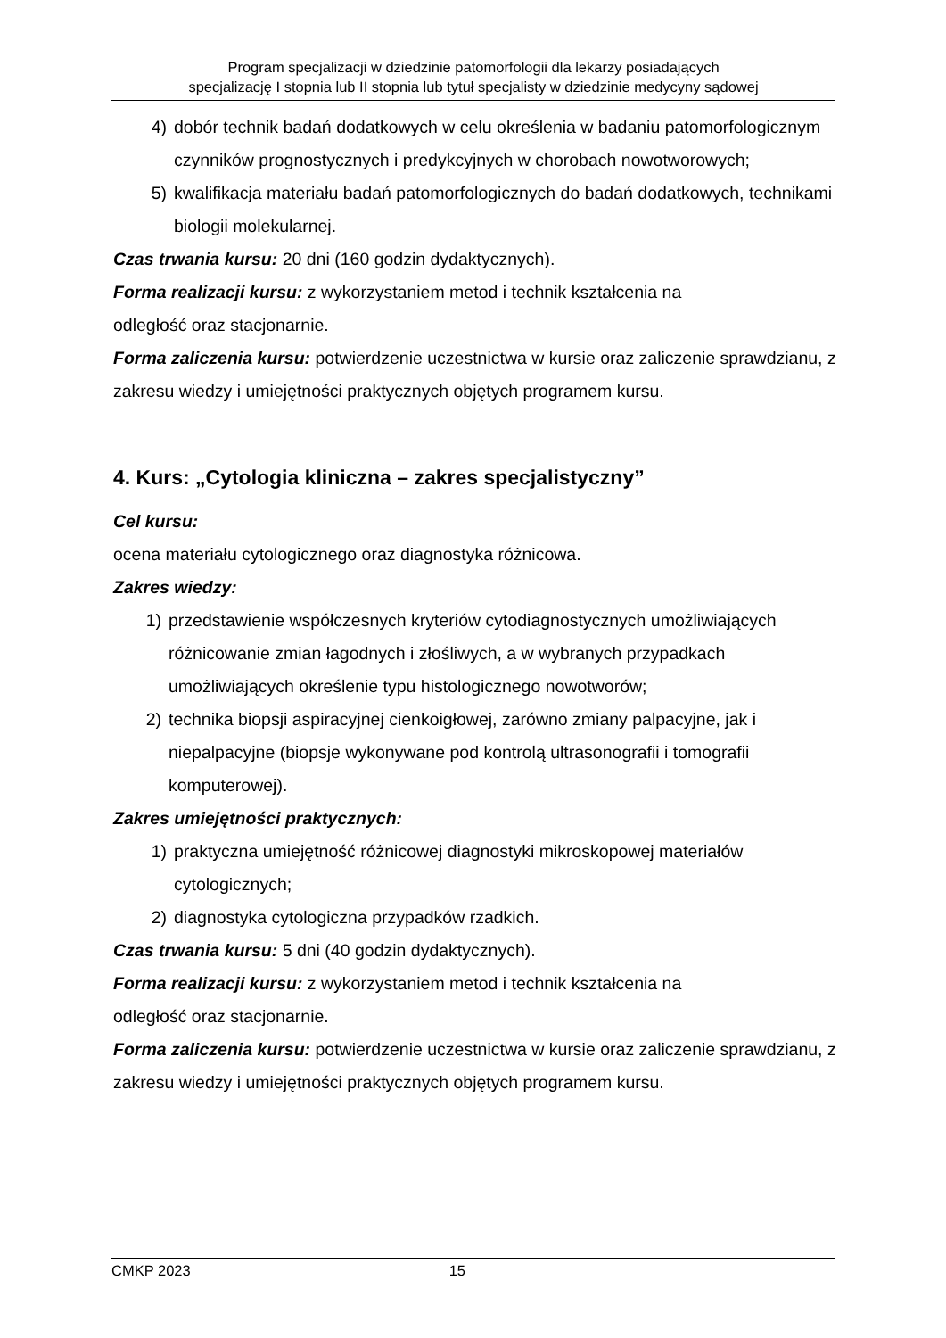Program specjalizacji w dziedzinie patomorfologii dla lekarzy posiadających
specjalizację I stopnia lub II stopnia lub tytuł specjalisty w dziedzinie medycyny sądowej
4) dobór technik badań dodatkowych w celu określenia w badaniu patomorfologicznym czynników prognostycznych i predykcyjnych w chorobach nowotworowych;
5) kwalifikacja materiału badań patomorfologicznych do badań dodatkowych, technikami biologii molekularnej.
Czas trwania kursu: 20 dni (160 godzin dydaktycznych).
Forma realizacji kursu: z wykorzystaniem metod i technik kształcenia na
odległość oraz stacjonarnie.
Forma zaliczenia kursu: potwierdzenie uczestnictwa w kursie oraz zaliczenie sprawdzianu, z zakresu wiedzy i umiejętności praktycznych objętych programem kursu.
4. Kurs: „Cytologia kliniczna – zakres specjalistyczny”
Cel kursu:
ocena materiału cytologicznego oraz diagnostyka różnicowa.
Zakres wiedzy:
1) przedstawienie współczesnych kryteriów cytodiagnostycznych umożliwiających różnicowanie zmian łagodnych i złośliwych, a w wybranych przypadkach umożliwiających określenie typu histologicznego nowotworów;
2) technika biopsji aspiracyjnej cienkoigłowej, zarówno zmiany palpacyjne, jak i niepalpacyjne (biopsje wykonywane pod kontrolą ultrasonografii i tomografii komputerowej).
Zakres umiejętności praktycznych:
1) praktyczna umiejętność różnicowej diagnostyki mikroskopowej materiałów cytologicznych;
2) diagnostyka cytologiczna przypadków rzadkich.
Czas trwania kursu: 5 dni (40 godzin dydaktycznych).
Forma realizacji kursu: z wykorzystaniem metod i technik kształcenia na
odległość oraz stacjonarnie.
Forma zaliczenia kursu: potwierdzenie uczestnictwa w kursie oraz zaliczenie sprawdzianu, z zakresu wiedzy i umiejętności praktycznych objętych programem kursu.
CMKP 2023 15